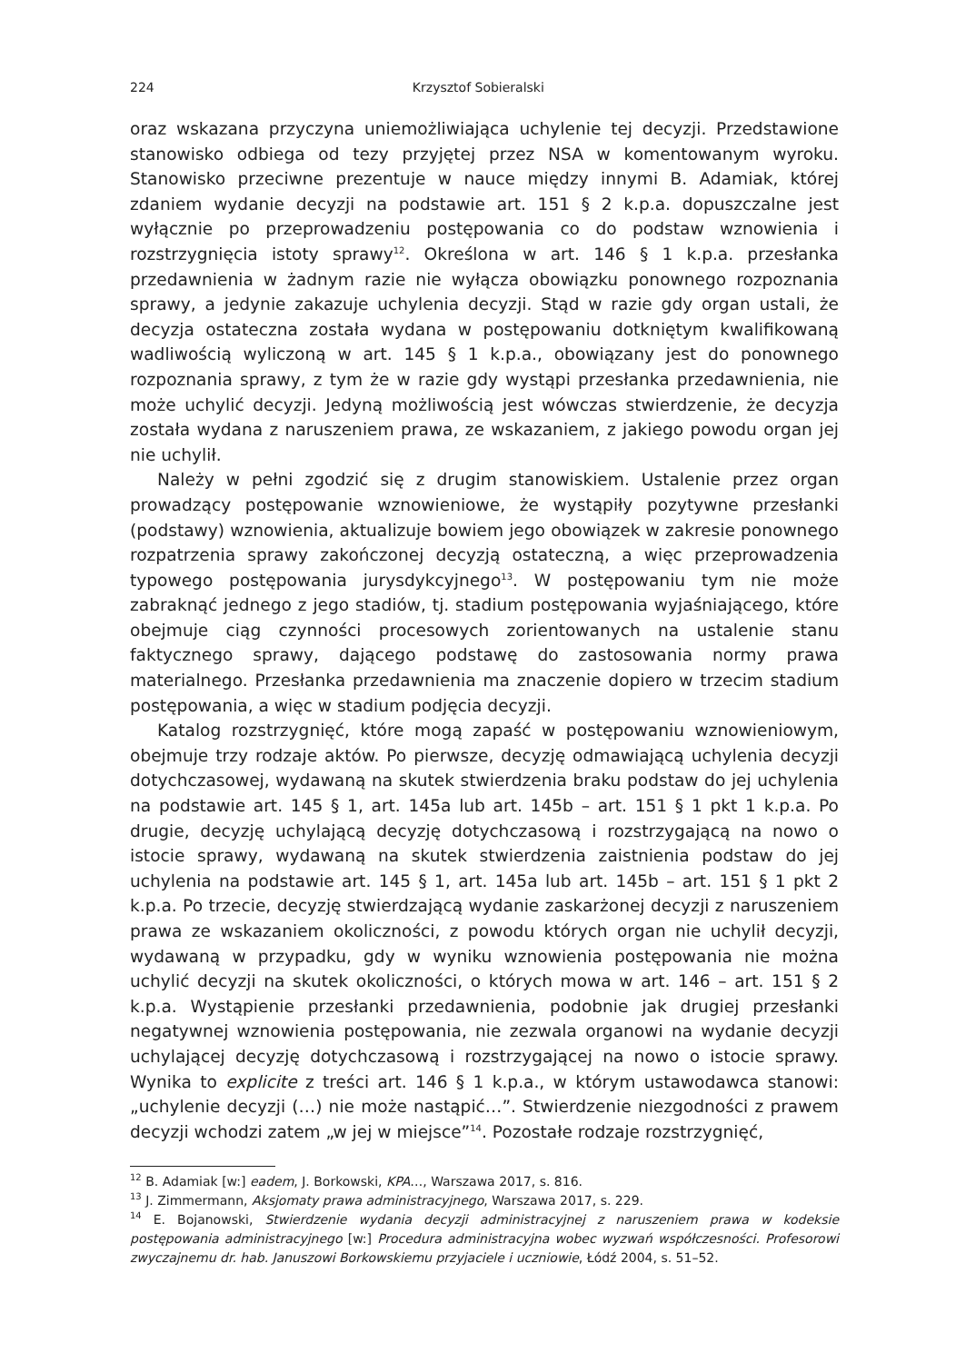224 Krzysztof Sobieralski
oraz wskazana przyczyna uniemożliwiająca uchylenie tej decyzji. Przedstawione stanowisko odbiega od tezy przyjętej przez NSA w komentowanym wyroku. Stanowisko przeciwne prezentuje w nauce między innymi B. Adamiak, której zdaniem wydanie decyzji na podstawie art. 151 § 2 k.p.a. dopuszczalne jest wyłącznie po przeprowadzeniu postępowania co do podstaw wznowienia i rozstrzygnięcia istoty sprawy<sup>12</sup>. Określona w art. 146 § 1 k.p.a. przesłanka przedawnienia w żadnym razie nie wyłącza obowiązku ponownego rozpoznania sprawy, a jedynie zakazuje uchylenia decyzji. Stąd w razie gdy organ ustali, że decyzja ostateczna została wydana w postępowaniu dotkniętym kwalifikowaną wadliwością wyliczoną w art. 145 § 1 k.p.a., obowiązany jest do ponownego rozpoznania sprawy, z tym że w razie gdy wystąpi przesłanka przedawnienia, nie może uchylić decyzji. Jedyną możliwością jest wówczas stwierdzenie, że decyzja została wydana z naruszeniem prawa, ze wskazaniem, z jakiego powodu organ jej nie uchylił.
Należy w pełni zgodzić się z drugim stanowiskiem. Ustalenie przez organ prowadzący postępowanie wznowieniowe, że wystąpiły pozytywne przesłanki (podstawy) wznowienia, aktualizuje bowiem jego obowiązek w zakresie ponownego rozpatrzenia sprawy zakończonej decyzją ostateczną, a więc przeprowadzenia typowego postępowania jurysdykcyjnego<sup>13</sup>. W postępowaniu tym nie może zabraknąć jednego z jego stadiów, tj. stadium postępowania wyjaśniającego, które obejmuje ciąg czynności procesowych zorientowanych na ustalenie stanu faktycznego sprawy, dającego podstawę do zastosowania normy prawa materialnego. Przesłanka przedawnienia ma znaczenie dopiero w trzecim stadium postępowania, a więc w stadium podjęcia decyzji.
Katalog rozstrzygnięć, które mogą zapaść w postępowaniu wznowieniowym, obejmuje trzy rodzaje aktów. Po pierwsze, decyzję odmawiającą uchylenia decyzji dotychczasowej, wydawaną na skutek stwierdzenia braku podstaw do jej uchylenia na podstawie art. 145 § 1, art. 145a lub art. 145b – art. 151 § 1 pkt 1 k.p.a. Po drugie, decyzję uchylającą decyzję dotychczasową i rozstrzygającą na nowo o istocie sprawy, wydawaną na skutek stwierdzenia zaistnienia podstaw do jej uchylenia na podstawie art. 145 § 1, art. 145a lub art. 145b – art. 151 § 1 pkt 2 k.p.a. Po trzecie, decyzję stwierdzającą wydanie zaskarżonej decyzji z naruszeniem prawa ze wskazaniem okoliczności, z powodu których organ nie uchylił decyzji, wydawaną w przypadku, gdy w wyniku wznowienia postępowania nie można uchylić decyzji na skutek okoliczności, o których mowa w art. 146 – art. 151 § 2 k.p.a. Wystąpienie przesłanki przedawnienia, podobnie jak drugiej przesłanki negatywnej wznowienia postępowania, nie zezwala organowi na wydanie decyzji uchylającej decyzję dotychczasową i rozstrzygającej na nowo o istocie sprawy. Wynika to explicite z treści art. 146 § 1 k.p.a., w którym ustawodawca stanowi: „uchylenie decyzji (…) nie może nastąpić…”. Stwierdzenie niezgodności z prawem decyzji wchodzi zatem „w jej w miejsce”<sup>14</sup>. Pozostałe rodzaje rozstrzygnięć,
<sup>12</sup> B. Adamiak [w:] eadem, J. Borkowski, KPA…, Warszawa 2017, s. 816.
<sup>13</sup> J. Zimmermann, Aksjomaty prawa administracyjnego, Warszawa 2017, s. 229.
<sup>14</sup> E. Bojanowski, Stwierdzenie wydania decyzji administracyjnej z naruszeniem prawa w kodeksie postępowania administracyjnego [w:] Procedura administracyjna wobec wyzwań współczesności. Profesorowi zwyczajnemu dr. hab. Januszowi Borkowskiemu przyjaciele i uczniowie, Łódź 2004, s. 51–52.